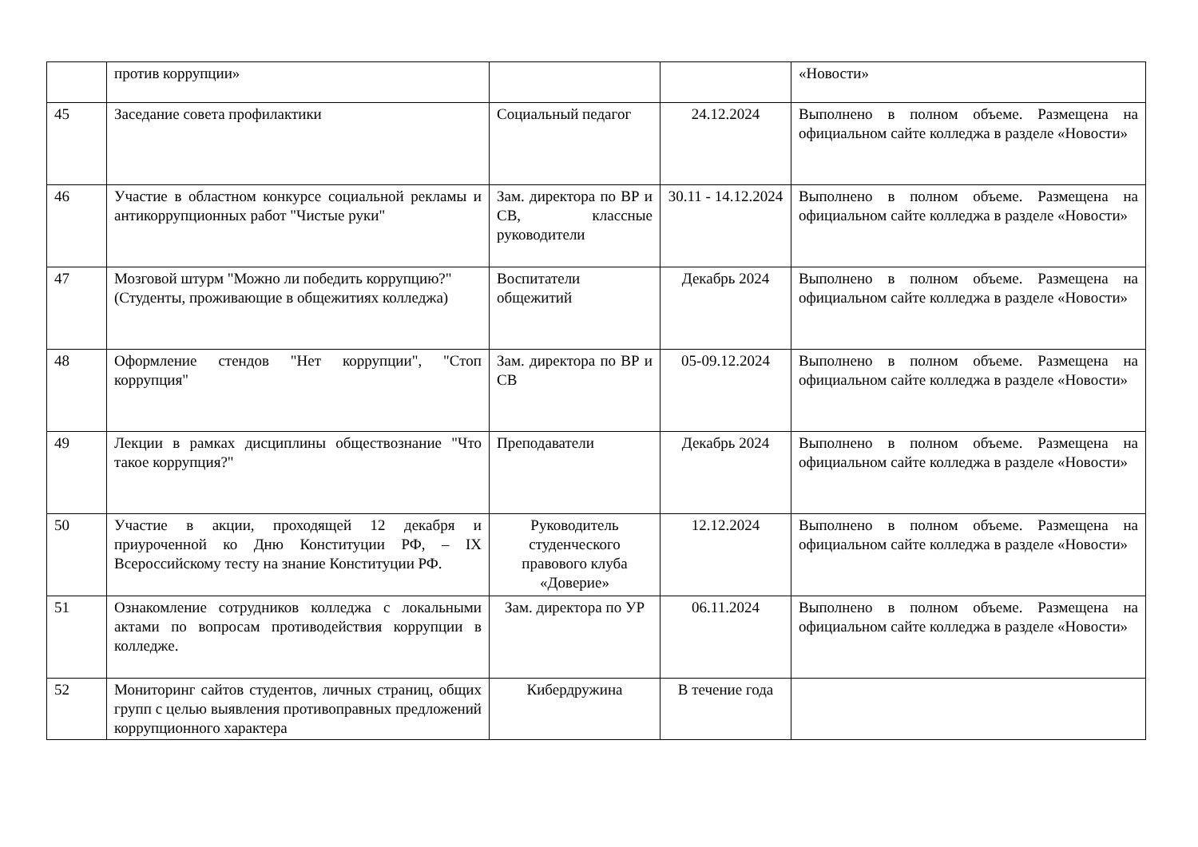| | против коррупции» | | | «Новости» |
| 45 | Заседание совета профилактики | Социальный педагог | 24.12.2024 | Выполнено в полном объеме. Размещена на официальном сайте колледжа в разделе «Новости» |
| 46 | Участие в областном конкурсе социальной рекламы и антикоррупционных работ "Чистые руки" | Зам. директора по ВР и СВ, классные руководители | 30.11 - 14.12.2024 | Выполнено в полном объеме. Размещена на официальном сайте колледжа в разделе «Новости» |
| 47 | Мозговой штурм "Можно ли победить коррупцию?" (Студенты, проживающие в общежитиях колледжа) | Воспитатели общежитий | Декабрь 2024 | Выполнено в полном объеме. Размещена на официальном сайте колледжа в разделе «Новости» |
| 48 | Оформление стендов "Нет коррупции", "Стоп коррупция" | Зам. директора по ВР и СВ | 05-09.12.2024 | Выполнено в полном объеме. Размещена на официальном сайте колледжа в разделе «Новости» |
| 49 | Лекции в рамках дисциплины обществознание "Что такое коррупция?" | Преподаватели | Декабрь 2024 | Выполнено в полном объеме. Размещена на официальном сайте колледжа в разделе «Новости» |
| 50 | Участие в акции, проходящей 12 декабря и приуроченной ко Дню Конституции РФ, – IX Всероссийскому тесту на знание Конституции РФ. | Руководитель студенческого правового клуба «Доверие» | 12.12.2024 | Выполнено в полном объеме. Размещена на официальном сайте колледжа в разделе «Новости» |
| 51 | Ознакомление сотрудников колледжа с локальными актами по вопросам противодействия коррупции в колледже. | Зам. директора по УР | 06.11.2024 | Выполнено в полном объеме. Размещена на официальном сайте колледжа в разделе «Новости» |
| 52 | Мониторинг сайтов студентов, личных страниц, общих групп с целью выявления противоправных предложений коррупционного характера | Кибердружина | В течение года | |